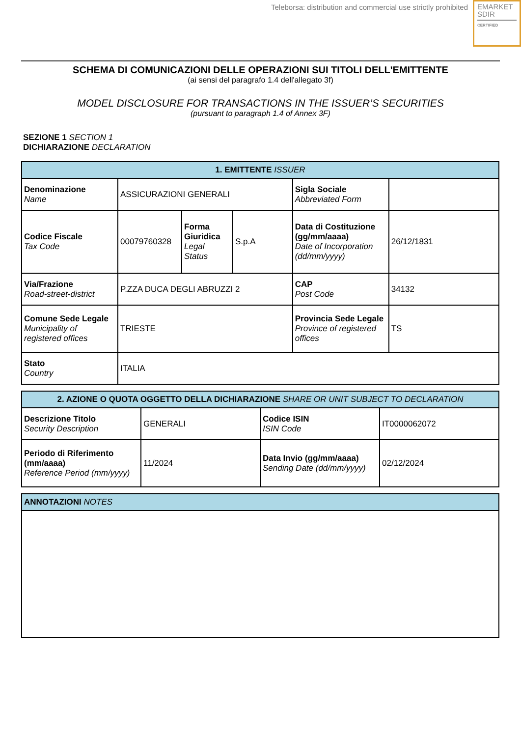Teleborsa: distribution and commercial use strictly prohibited
EMARKET
SDIR
CERTIFIED
SCHEMA DI COMUNICAZIONI DELLE OPERAZIONI SUI TITOLI DELL'EMITTENTE
(ai sensi del paragrafo 1.4 dell'allegato 3f)
MODEL DISCLOSURE FOR TRANSACTIONS IN THE ISSUER’S SECURITIES
(pursuant to paragraph 1.4 of Annex 3F)
SEZIONE 1 SECTION 1
DICHIARAZIONE DECLARATION
| 1. EMITTENTE ISSUER | | | | | |
| --- | --- | --- | --- | --- | --- |
| Denominazione Name | ASSICURAZIONI GENERALI | | | Sigla Sociale Abbreviated Form | |
| Codice Fiscale Tax Code | 00079760328 | Forma Giuridica Legal Status | S.p.A | Data di Costituzione (gg/mm/aaaa) Date of Incorporation (dd/mm/yyyy) | 26/12/1831 |
| Via/Frazione Road-street-district | P.ZZA DUCA DEGLI ABRUZZI 2 | | | CAP Post Code | 34132 |
| Comune Sede Legale Municipality of registered offices | TRIESTE | | | Provincia Sede Legale Province of registered offices | TS |
| Stato Country | ITALIA | | | | |
| 2. AZIONE O QUOTA OGGETTO DELLA DICHIARAZIONE SHARE OR UNIT SUBJECT TO DECLARATION | | | |
| --- | --- | --- | --- |
| Descrizione Titolo Security Description | GENERALI | Codice ISIN ISIN Code | IT0000062072 |
| Periodo di Riferimento (mm/aaaa) Reference Period (mm/yyyy) | 11/2024 | Data Invio (gg/mm/aaaa) Sending Date (dd/mm/yyyy) | 02/12/2024 |
| ANNOTAZIONI NOTES |
| --- |